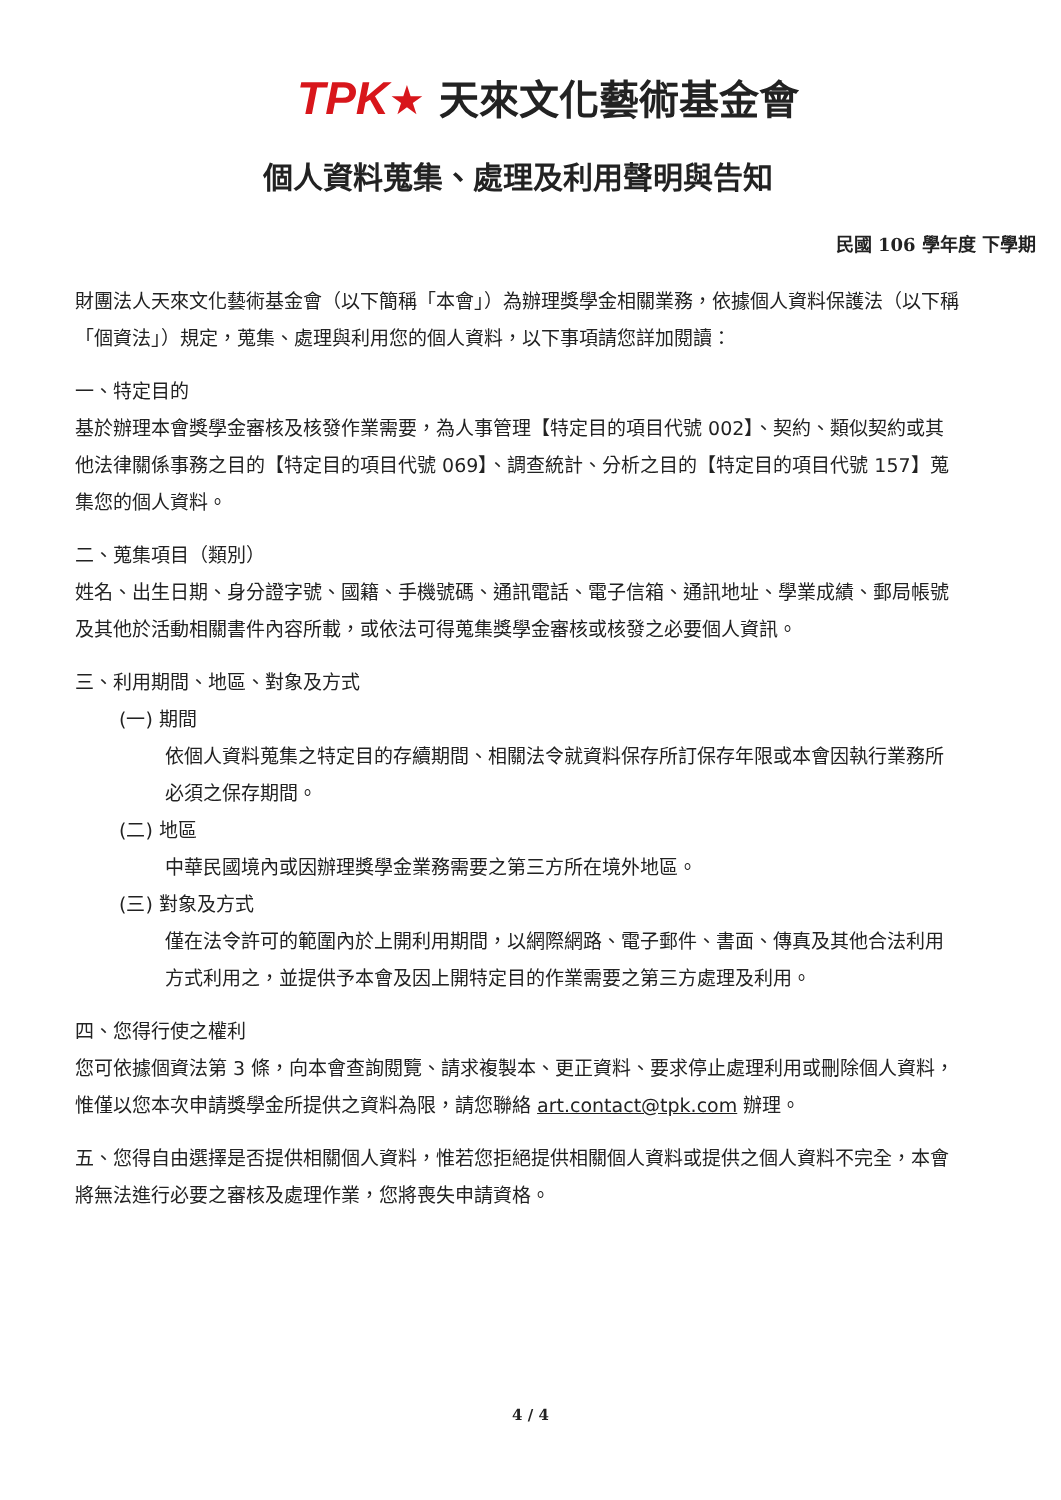TPK★ 天來文化藝術基金會
個人資料蒐集、處理及利用聲明與告知
民國 106 學年度 下學期
財團法人天來文化藝術基金會（以下簡稱「本會」）為辦理獎學金相關業務，依據個人資料保護法（以下稱「個資法」）規定，蒐集、處理與利用您的個人資料，以下事項請您詳加閱讀：
一、特定目的
基於辦理本會獎學金審核及核發作業需要，為人事管理【特定目的項目代號 002】、契約、類似契約或其他法律關係事務之目的【特定目的項目代號 069】、調查統計、分析之目的【特定目的項目代號 157】蒐集您的個人資料。
二、蒐集項目（類別）
姓名、出生日期、身分證字號、國籍、手機號碼、通訊電話、電子信箱、通訊地址、學業成績、郵局帳號及其他於活動相關書件內容所載，或依法可得蒐集獎學金審核或核發之必要個人資訊。
三、利用期間、地區、對象及方式
(一) 期間
依個人資料蒐集之特定目的存續期間、相關法令就資料保存所訂保存年限或本會因執行業務所必須之保存期間。
(二) 地區
中華民國境內或因辦理獎學金業務需要之第三方所在境外地區。
(三) 對象及方式
僅在法令許可的範圍內於上開利用期間，以網際網路、電子郵件、書面、傳真及其他合法利用方式利用之，並提供予本會及因上開特定目的作業需要之第三方處理及利用。
四、您得行使之權利
您可依據個資法第 3 條，向本會查詢閱覽、請求複製本、更正資料、要求停止處理利用或刪除個人資料，惟僅以您本次申請獎學金所提供之資料為限，請您聯絡 art.contact@tpk.com 辦理。
五、您得自由選擇是否提供相關個人資料，惟若您拒絕提供相關個人資料或提供之個人資料不完全，本會將無法進行必要之審核及處理作業，您將喪失申請資格。
4 / 4